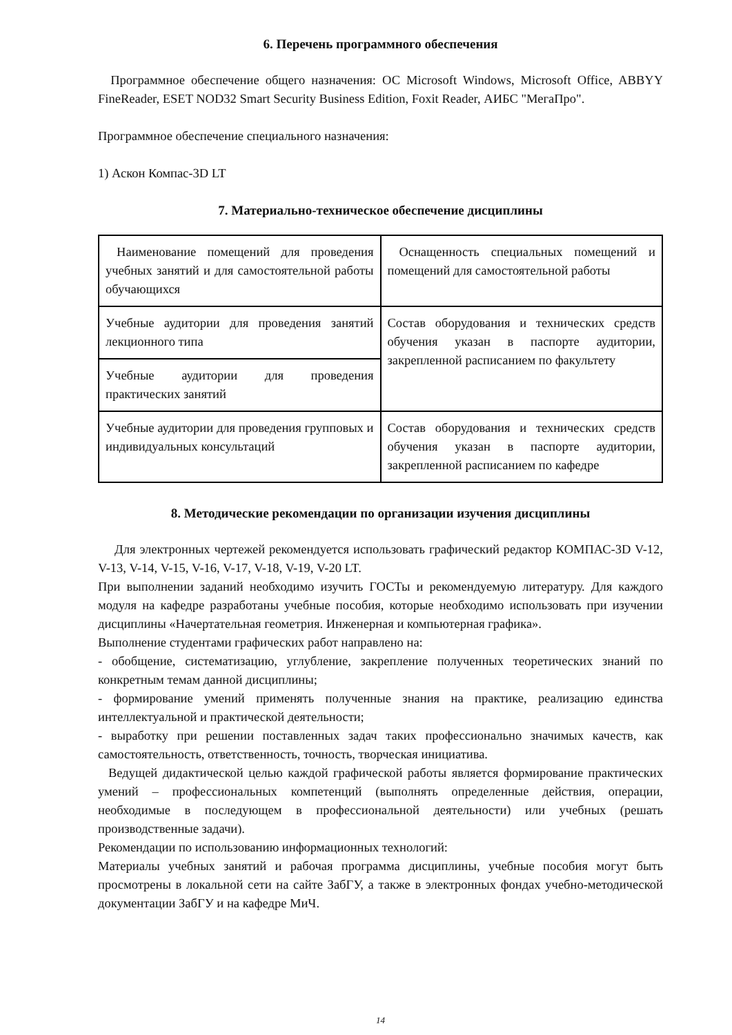6. Перечень программного обеспечения
Программное обеспечение общего назначения: ОС Microsoft Windows, Microsoft Office, ABBYY FineReader, ESET NOD32 Smart Security Business Edition, Foxit Reader, АИБС "МегаПро".
Программное обеспечение специального назначения:
1) Аскон Компас-3D LT
7. Материально-техническое обеспечение дисциплины
| Наименование помещений для проведения учебных занятий и для самостоятельной работы обучающихся | Оснащенность специальных помещений и помещений для самостоятельной работы |
| Учебные аудитории для проведения занятий лекционного типа | Состав оборудования и технических средств обучения указан в паспорте аудитории, закрепленной расписанием по факультету |
| Учебные аудитории для проведения практических занятий | |
| Учебные аудитории для проведения групповых и индивидуальных консультаций | Состав оборудования и технических средств обучения указан в паспорте аудитории, закрепленной расписанием по кафедре |
8. Методические рекомендации по организации изучения дисциплины
Для электронных чертежей рекомендуется использовать графический редактор КОМПАС-3D V-12, V-13, V-14, V-15, V-16, V-17, V-18, V-19, V-20 LT.
При выполнении заданий необходимо изучить ГОСТы и рекомендуемую литературу. Для каждого модуля на кафедре разработаны учебные пособия, которые необходимо использовать при изучении дисциплины «Начертательная геометрия. Инженерная и компьютерная графика».
Выполнение студентами графических работ направлено на:
- обобщение, систематизацию, углубление, закрепление полученных теоретических знаний по конкретным темам данной дисциплины;
- формирование умений применять полученные знания на практике, реализацию единства интеллектуальной и практической деятельности;
- выработку при решении поставленных задач таких профессионально значимых качеств, как самостоятельность, ответственность, точность, творческая инициатива.
Ведущей дидактической целью каждой графической работы является формирование практических умений – профессиональных компетенций (выполнять определенные действия, операции, необходимые в последующем в профессиональной деятельности) или учебных (решать производственные задачи).
Рекомендации по использованию информационных технологий:
Материалы учебных занятий и рабочая программа дисциплины, учебные пособия могут быть просмотрены в локальной сети на сайте ЗабГУ, а также в электронных фондах учебно-методической документации ЗабГУ и на кафедре МиЧ.
14